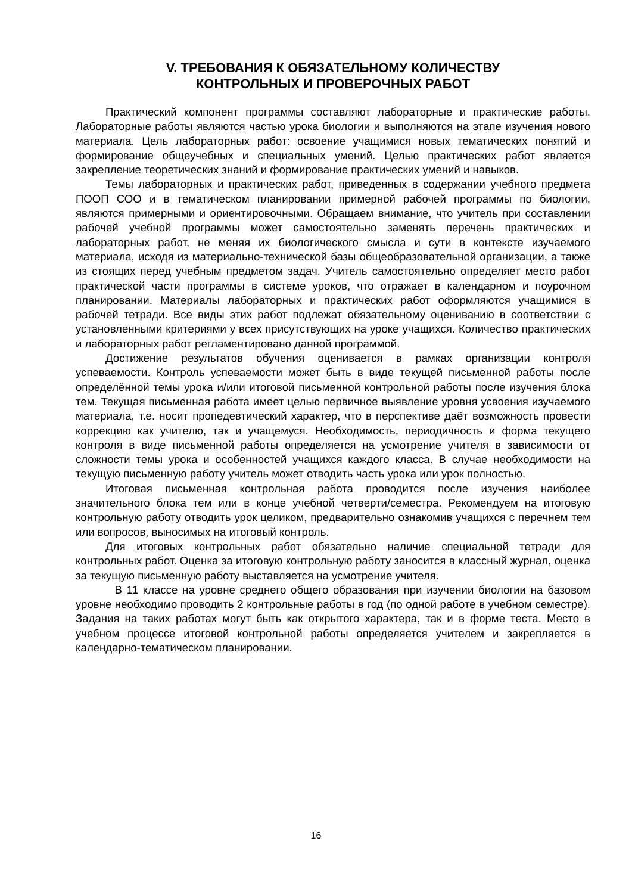V. ТРЕБОВАНИЯ К ОБЯЗАТЕЛЬНОМУ КОЛИЧЕСТВУ
КОНТРОЛЬНЫХ И ПРОВЕРОЧНЫХ РАБОТ
Практический компонент программы составляют лабораторные и практические работы. Лабораторные работы являются частью урока биологии и выполняются на этапе изучения нового материала. Цель лабораторных работ: освоение учащимися новых тематических понятий и формирование общеучебных и специальных умений. Целью практических работ является закрепление теоретических знаний и формирование практических умений и навыков.
Темы лабораторных и практических работ, приведенных в содержании учебного предмета ПООП СОО и в тематическом планировании примерной рабочей программы по биологии, являются примерными и ориентировочными. Обращаем внимание, что учитель при составлении рабочей учебной программы может самостоятельно заменять перечень практических и лабораторных работ, не меняя их биологического смысла и сути в контексте изучаемого материала, исходя из материально-технической базы общеобразовательной организации, а также из стоящих перед учебным предметом задач. Учитель самостоятельно определяет место работ практической части программы в системе уроков, что отражает в календарном и поурочном планировании. Материалы лабораторных и практических работ оформляются учащимися в рабочей тетради. Все виды этих работ подлежат обязательному оцениванию в соответствии с установленными критериями у всех присутствующих на уроке учащихся. Количество практических и лабораторных работ регламентировано данной программой.
Достижение результатов обучения оценивается в рамках организации контроля успеваемости. Контроль успеваемости может быть в виде текущей письменной работы после определённой темы урока и/или итоговой письменной контрольной работы после изучения блока тем. Текущая письменная работа имеет целью первичное выявление уровня усвоения изучаемого материала, т.е. носит пропедевтический характер, что в перспективе даёт возможность провести коррекцию как учителю, так и учащемуся. Необходимость, периодичность и форма текущего контроля в виде письменной работы определяется на усмотрение учителя в зависимости от сложности темы урока и особенностей учащихся каждого класса. В случае необходимости на текущую письменную работу учитель может отводить часть урока или урок полностью.
Итоговая письменная контрольная работа проводится после изучения наиболее значительного блока тем или в конце учебной четверти/семестра. Рекомендуем на итоговую контрольную работу отводить урок целиком, предварительно ознакомив учащихся с перечнем тем или вопросов, выносимых на итоговый контроль.
Для итоговых контрольных работ обязательно наличие специальной тетради для контрольных работ. Оценка за итоговую контрольную работу заносится в классный журнал, оценка за текущую письменную работу выставляется на усмотрение учителя.
В 11 классе на уровне среднего общего образования при изучении биологии на базовом уровне необходимо проводить 2 контрольные работы в год (по одной работе в учебном семестре). Задания на таких работах могут быть как открытого характера, так и в форме теста. Место в учебном процессе итоговой контрольной работы определяется учителем и закрепляется в календарно-тематическом планировании.
16